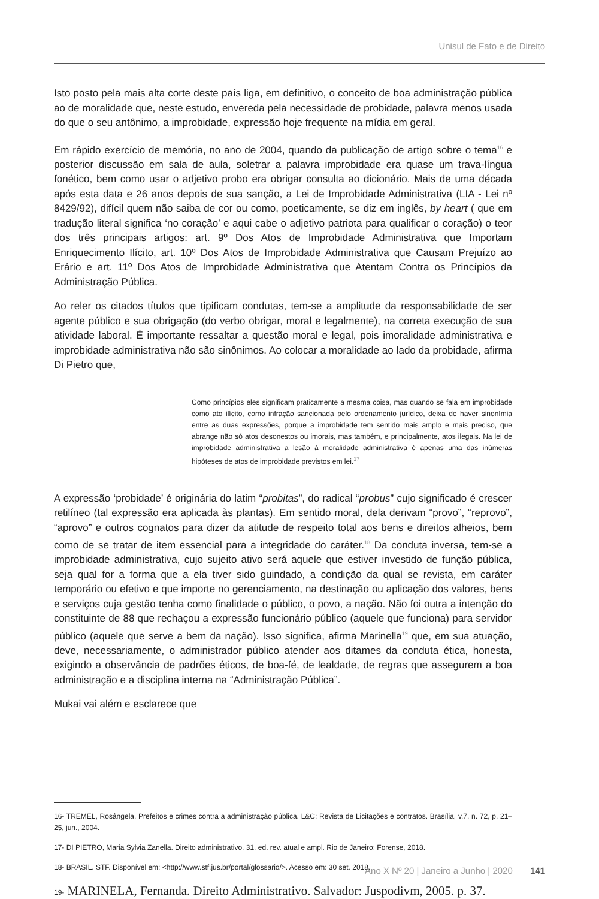Unisul de Fato e de Direito
Isto posto pela mais alta corte deste país liga, em definitivo, o conceito de boa administração pública ao de moralidade que, neste estudo, envereda pela necessidade de probidade, palavra menos usada do que o seu antônimo, a improbidade, expressão hoje frequente na mídia em geral.
Em rápido exercício de memória, no ano de 2004, quando da publicação de artigo sobre o tema<sup>16</sup> e posterior discussão em sala de aula, soletrar a palavra improbidade era quase um trava-língua fonético, bem como usar o adjetivo probo era obrigar consulta ao dicionário. Mais de uma década após esta data e 26 anos depois de sua sanção, a Lei de Improbidade Administrativa (LIA - Lei nº 8429/92), difícil quem não saiba de cor ou como, poeticamente, se diz em inglês, by heart ( que em tradução literal significa ‘no coração’ e aqui cabe o adjetivo patriota para qualificar o coração) o teor dos três principais artigos: art. 9º Dos Atos de Improbidade Administrativa que Importam Enriquecimento Ilícito, art. 10º Dos Atos de Improbidade Administrativa que Causam Prejuízo ao Erário e art. 11º Dos Atos de Improbidade Administrativa que Atentam Contra os Princípios da Administração Pública.
Ao reler os citados títulos que tipificam condutas, tem-se a amplitude da responsabilidade de ser agente público e sua obrigação (do verbo obrigar, moral e legalmente), na correta execução de sua atividade laboral. É importante ressaltar a questão moral e legal, pois imoralidade administrativa e improbidade administrativa não são sinônimos. Ao colocar a moralidade ao lado da probidade, afirma Di Pietro que,
Como princípios eles significam praticamente a mesma coisa, mas quando se fala em improbidade como ato ilícito, como infração sancionada pelo ordenamento jurídico, deixa de haver sinonímia entre as duas expressões, porque a improbidade tem sentido mais amplo e mais preciso, que abrange não só atos desonestos ou imorais, mas também, e principalmente, atos ilegais. Na lei de improbidade administrativa a lesão à moralidade administrativa é apenas uma das inúmeras hipóteses de atos de improbidade previstos em lei.<sup>17</sup>
A expressão ‘probidade’ é originária do latim “probitas”, do radical “probus” cujo significado é crescer retilíneo (tal expressão era aplicada às plantas). Em sentido moral, dela derivam “provo”, “reprovo”, “aprovo” e outros cognatos para dizer da atitude de respeito total aos bens e direitos alheios, bem como de se tratar de item essencial para a integridade do caráter.<sup>18</sup> Da conduta inversa, tem-se a improbidade administrativa, cujo sujeito ativo será aquele que estiver investido de função pública, seja qual for a forma que a ela tiver sido guindado, a condição da qual se revista, em caráter temporário ou efetivo e que importe no gerenciamento, na destinação ou aplicação dos valores, bens e serviços cuja gestão tenha como finalidade o público, o povo, a nação. Não foi outra a intenção do constituinte de 88 que rechaçou a expressão funcionário público (aquele que funciona) para servidor público (aquele que serve a bem da nação). Isso significa, afirma Marinella<sup>19</sup> que, em sua atuação, deve, necessariamente, o administrador público atender aos ditames da conduta ética, honesta, exigindo a observância de padrões éticos, de boa-fé, de lealdade, de regras que assegurem a boa administração e a disciplina interna na “Administração Pública”.
Mukai vai além e esclarece que
16- TREMEL, Rosângela. Prefeitos e crimes contra a administração pública. L&C: Revista de Licitações e contratos. Brasília, v.7, n. 72, p. 21–25, jun., 2004.
17- DI PIETRO, Maria Sylvia Zanella. Direito administrativo. 31. ed. rev. atual e ampl. Rio de Janeiro: Forense, 2018.
18- BRASIL. STF. Disponível em: <http://www.stf.jus.br/portal/glossario/>. Acesso em: 30 set. 2018.
19- MARINELA, Fernanda. Direito Administrativo. Salvador: Juspodivm, 2005. p. 37.
Ano X Nº 20 | Janeiro a Junho | 2020 141